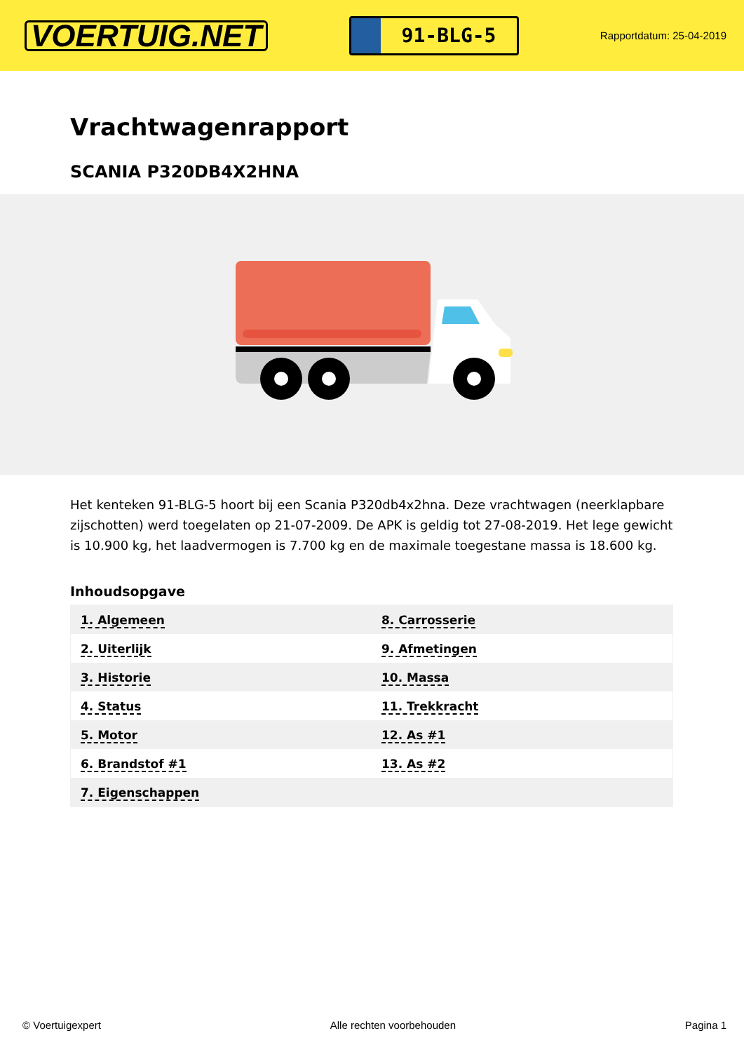VOERTUIG.NET
91-BLG-5
Rapportdatum: 25-04-2019
Vrachtwagenrapport
SCANIA P320DB4X2HNA
Het kenteken 91-BLG-5 hoort bij een Scania P320db4x2hna. Deze vrachtwagen (neerklapbare zijschotten) werd toegelaten op 21-07-2009. De APK is geldig tot 27-08-2019. Het lege gewicht is 10.900 kg, het laadvermogen is 7.700 kg en de maximale toegestane massa is 18.600 kg.
Inhoudsopgave
| 1. Algemeen | 8. Carrosserie |
| 2. Uiterlijk | 9. Afmetingen |
| 3. Historie | 10. Massa |
| 4. Status | 11. Trekkracht |
| 5. Motor | 12. As #1 |
| 6. Brandstof #1 | 13. As #2 |
| 7. Eigenschappen | |
© Voertuigexpert Alle rechten voorbehouden Pagina 1